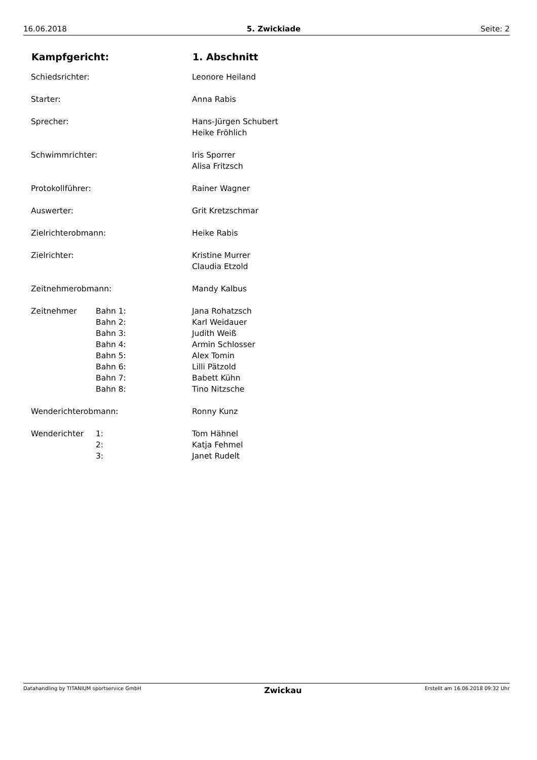16.06.2018 5. Zwickiade Seite: 2
| Kampfgericht: | | 1. Abschnitt |
| --- | --- | --- |
| Schiedsrichter: | | Leonore Heiland |
| Starter: | | Anna Rabis |
| Sprecher: | | Hans-Jürgen Schubert |
| | | Heike Fröhlich |
| Schwimmrichter: | | Iris Sporrer |
| | | Alisa Fritzsch |
| Protokollführer: | | Rainer Wagner |
| Auswerter: | | Grit Kretzschmar |
| Zielrichterobmann: | | Heike Rabis |
| Zielrichter: | | Kristine Murrer |
| | | Claudia Etzold |
| Zeitnehmerobmann: | | Mandy Kalbus |
| Zeitnehmer | Bahn 1: | Jana Rohatzsch |
| | Bahn 2: | Karl Weidauer |
| | Bahn 3: | Judith Weiß |
| | Bahn 4: | Armin Schlosser |
| | Bahn 5: | Alex Tomin |
| | Bahn 6: | Lilli Pätzold |
| | Bahn 7: | Babett Kühn |
| | Bahn 8: | Tino Nitzsche |
| Wenderichterobmann: | | Ronny Kunz |
| Wenderichter | 1: | Tom Hähnel |
| | 2: | Katja Fehmel |
| | 3: | Janet Rudelt |
Datahandling by TITANIUM sportservice GmbH Zwickau Erstellt am 16.06.2018 09:32 Uhr